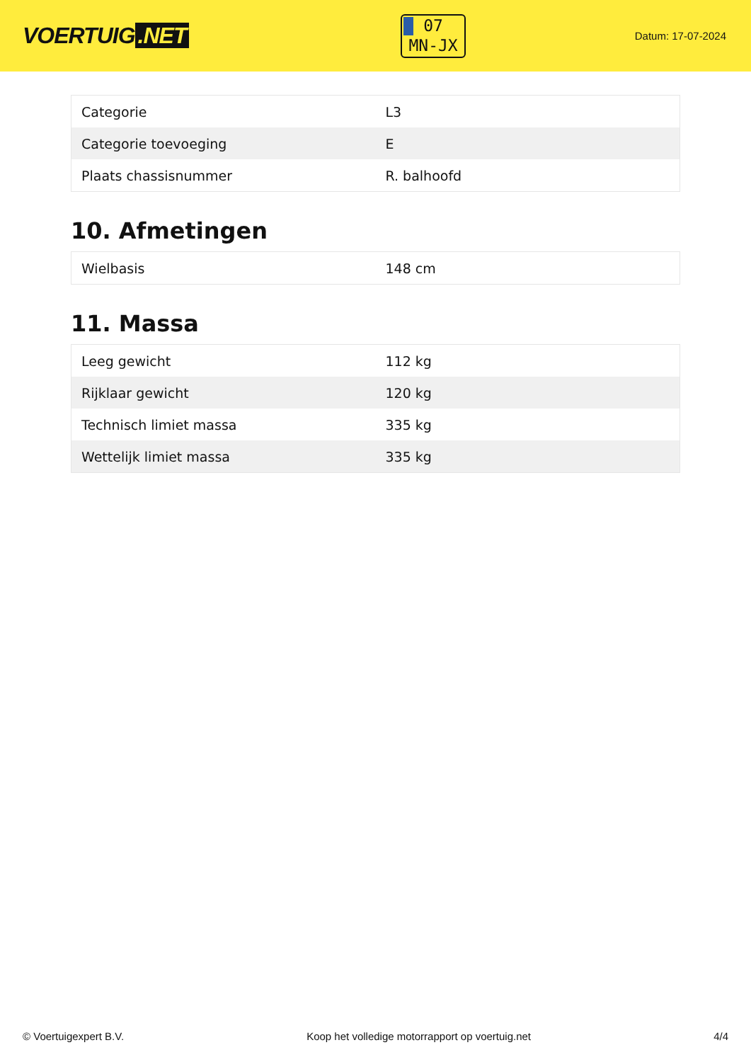VOERTUIG.NET
07
MN-JX
Datum: 17-07-2024
| Categorie | L3 |
| Categorie toevoeging | E |
| Plaats chassisnummer | R. balhoofd |
10. Afmetingen
| Wielbasis | 148 cm |
11. Massa
| Leeg gewicht | 112 kg |
| Rijklaar gewicht | 120 kg |
| Technisch limiet massa | 335 kg |
| Wettelijk limiet massa | 335 kg |
© Voertuigexpert B.V. Koop het volledige motorrapport op voertuig.net 4/4